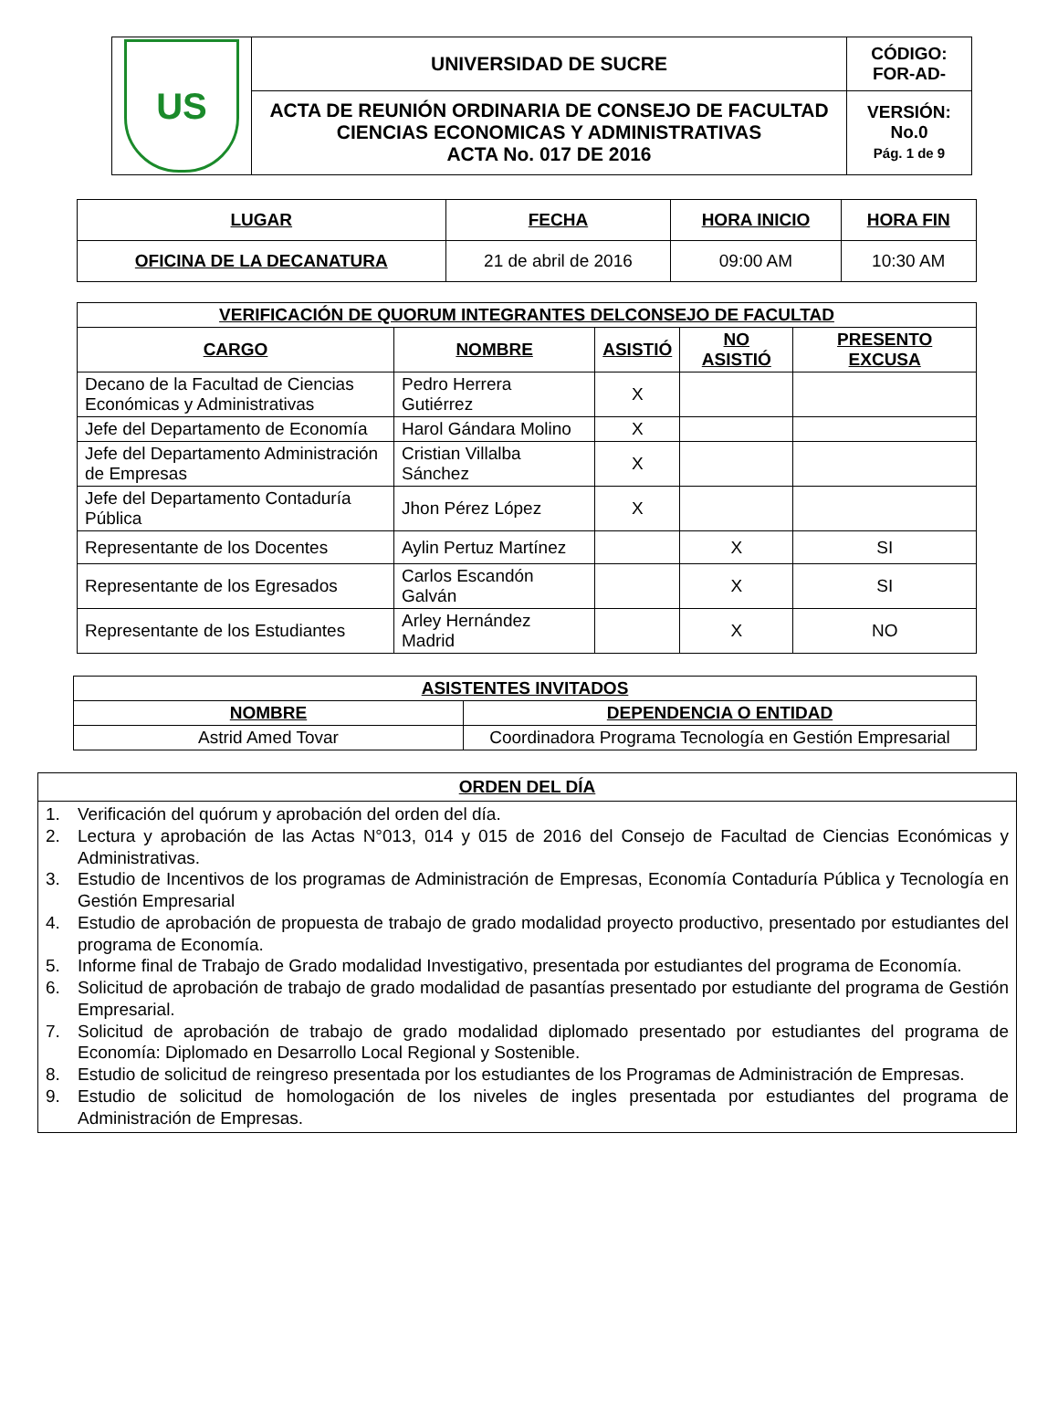| US | UNIVERSIDAD DE SUCRE | CÓDIGO: FOR-AD- |
| | ACTA DE REUNIÓN ORDINARIA DE CONSEJO DE FACULTAD CIENCIAS ECONOMICAS Y ADMINISTRATIVAS ACTA No. 017 DE 2016 | VERSIÓN: No.0 Pág. 1 de 9 |
| LUGAR | FECHA | HORA INICIO | HORA FIN |
| --- | --- | --- | --- |
| OFICINA DE LA DECANATURA | 21 de abril de 2016 | 09:00 AM | 10:30 AM |
| VERIFICACIÓN DE QUORUM INTEGRANTES DELCONSEJO DE FACULTAD | | | | |
| --- | --- | --- | --- | --- |
| CARGO | NOMBRE | ASISTIÓ | NO ASISTIÓ | PRESENTO EXCUSA |
| Decano de la Facultad de Ciencias Económicas y Administrativas | Pedro Herrera Gutiérrez | X | | |
| Jefe del Departamento de Economía | Harol Gándara Molino | X | | |
| Jefe del Departamento Administración de Empresas | Cristian Villalba Sánchez | X | | |
| Jefe del Departamento Contaduría Pública | Jhon Pérez López | X | | |
| Representante de los Docentes | Aylin Pertuz Martínez | | X | SI |
| Representante de los Egresados | Carlos Escandón Galván | | X | SI |
| Representante de los Estudiantes | Arley Hernández Madrid | | X | NO |
| ASISTENTES INVITADOS | |
| --- | --- |
| NOMBRE | DEPENDENCIA O ENTIDAD |
| Astrid Amed Tovar | Coordinadora Programa Tecnología en Gestión Empresarial |
ORDEN DEL DÍA
1. Verificación del quórum y aprobación del orden del día.
2. Lectura y aprobación de las Actas N°013, 014 y 015 de 2016 del Consejo de Facultad de Ciencias Económicas y Administrativas.
3. Estudio de Incentivos de los programas de Administración de Empresas, Economía Contaduría Pública y Tecnología en Gestión Empresarial
4. Estudio de aprobación de propuesta de trabajo de grado modalidad proyecto productivo, presentado por estudiantes del programa de Economía.
5. Informe final de Trabajo de Grado modalidad Investigativo, presentada por estudiantes del programa de Economía.
6. Solicitud de aprobación de trabajo de grado modalidad de pasantías presentado por estudiante del programa de Gestión Empresarial.
7. Solicitud de aprobación de trabajo de grado modalidad diplomado presentado por estudiantes del programa de Economía: Diplomado en Desarrollo Local Regional y Sostenible.
8. Estudio de solicitud de reingreso presentada por los estudiantes de los Programas de Administración de Empresas.
9. Estudio de solicitud de homologación de los niveles de ingles presentada por estudiantes del programa de Administración de Empresas.